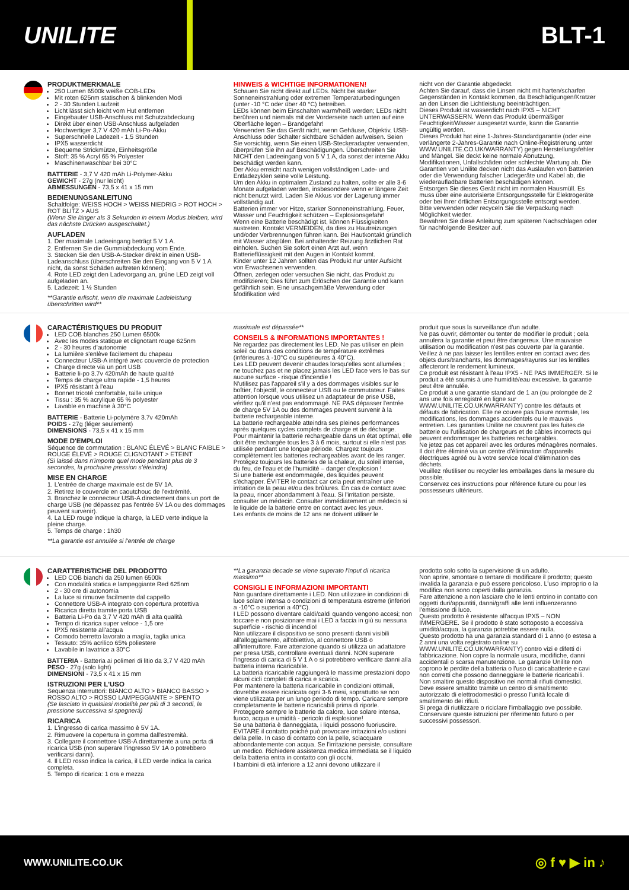UNILITE BLT-1
PRODUKTMERKMALE
250 Lumen 6500k weiße COB-LEDs
Mit roten 625nm statischen & blinkenden Modi
2 - 30 Stunden Laufzeit
Licht lässt sich leicht vom Hut entfernen
Eingebauter USB-Anschluss mit Schutzabdeckung
Direkt über einen USB-Anschluss aufgeladen
Hochwertiger 3,7 V 420 mAh Li-Po-Akku
Superschnelle Ladezeit - 1,5 Stunden
IPX5 wasserdicht
Bequeme Strickmütze, Einheitsgröße
Stoff: 35 % Acryl 65 % Polyester
Maschinenwaschbar bei 30°C
BATTERIE - 3,7 V 420 mAh Li-Polymer-Akku
GEWICHT - 27g (nur leicht)
ABMESSUNGEN - 73,5 x 41 x 15 mm
BEDIENUNGSANLEITUNG
Schaltfolge: WEISS HOCH > WEISS NIEDRIG > ROT HOCH > ROT BLITZ > AUS
(Wenn Sie länger als 3 Sekunden in einem Modus bleiben, wird das nächste Drücken ausgeschaltet.)
AUFLADEN
1. Der maximale Ladeeingang beträgt 5 V 1 A.
2. Entfernen Sie die Gummiabdeckung vom Ende.
3. Stecken Sie den USB-A-Stecker direkt in einen USB-Ladeanschluss (überschreiten Sie den Eingang von 5 V 1 A nicht, da sonst Schäden auftreten können).
4. Rote LED zeigt den Ladevorgang an, grüne LED zeigt voll aufgeladen an.
5. Ladezeit: 1 ½ Stunden
**Garantie erlischt, wenn die maximale Ladeleistung überschritten wird**
HINWEIS & WICHTIGE INFORMATIONEN!
Schauen Sie nicht direkt auf LEDs. Nicht bei starker Sonneneinstrahlung oder extremen Temperaturbedingungen (unter -10 °C oder über 40 °C) betreiben.
LEDs können beim Einschalten warm/heiß werden; LEDs nicht berühren und niemals mit der Vorderseite nach unten auf eine Oberfläche legen – Brandgefahr!
Verwenden Sie das Gerät nicht, wenn Gehäuse, Objektiv, USB-Anschluss oder Schalter sichtbare Schäden aufweisen. Seien Sie vorsichtig, wenn Sie einen USB-Steckeradapter verwenden, überprüfen Sie ihn auf Beschädigungen. Überschreiten Sie NICHT den Ladeeingang von 5 V 1 A, da sonst der interne Akku beschädigt werden kann.
Der Akku erreicht nach wenigen vollständigen Lade- und Entladezyklen seine volle Leistung.
Um den Akku in optimalem Zustand zu halten, sollte er alle 3-6 Monate aufgeladen werden, insbesondere wenn er längere Zeit nicht benutzt wird. Laden Sie Akkus vor der Lagerung immer vollständig auf.
Batterien immer vor Hitze, starker Sonneneinstrahlung, Feuer, Wasser und Feuchtigkeit schützen – Explosionsgefahr!
Wenn eine Batterie beschädigt ist, können Flüssigkeiten austreten. Kontakt VERMEIDEN, da dies zu Hautreizungen und/oder Verbrennungen führen kann. Bei Hautkontakt gründlich mit Wasser abspülen. Bei anhaltender Reizung ärztlichen Rat einholen. Suchen Sie sofort einen Arzt auf, wenn Batterieflüssigkeit mit den Augen in Kontakt kommt.
Kinder unter 12 Jahren sollten das Produkt nur unter Aufsicht von Erwachsenen verwenden.
Öffnen, zerlegen oder versuchen Sie nicht, das Produkt zu modifizieren; Dies führt zum Erlöschen der Garantie und kann gefährlich sein. Eine unsachgemäße Verwendung oder Modifikation wird
nicht von der Garantie abgedeckt.
Achten Sie darauf, dass die Linsen nicht mit harten/scharfen Gegenständen in Kontakt kommen, da Beschädigungen/Kratzer an den Linsen die Lichtleistung beeinträchtigen.
Dieses Produkt ist wasserdicht nach IPX5 – NICHT UNTERWASSERN. Wenn das Produkt übermäßiger Feuchtigkeit/Wasser ausgesetzt wurde, kann die Garantie ungültig werden.
Dieses Produkt hat eine 1-Jahres-Standardgarantie (oder eine verlängerte 2-Jahres-Garantie nach Online-Registrierung unter WWW.UNILITE.CO.UK/WARRANTY) gegen Herstellungsfehler und Mängel. Sie deckt keine normale Abnutzung, Modifikationen, Unfallschäden oder schlechte Wartung ab. Die Garantien von Unilite decken nicht das Auslaufen von Batterien oder die Verwendung falscher Ladegeräte und Kabel ab, die wiederaufladbare Batterien beschädigen können.
Entsorgen Sie dieses Gerät nicht im normalen Hausmüll. Es muss über eine autorisierte Entsorgungsstelle für Elektrogeräte oder bei Ihrer örtlichen Entsorgungsstelle entsorgt werden.
Bitte verwenden oder recyceln Sie die Verpackung nach Möglichkeit wieder.
Bewahren Sie diese Anleitung zum späteren Nachschlagen oder für nachfolgende Besitzer auf.
CARACTÉRISTIQUES DU PRODUIT
LED COB blanches 250 Lumen 6500k
Avec les modes statique et clignotant rouge 625nm
2 - 30 heures d'autonomie
La lumière s'enlève facilement du chapeau
Connecteur USB-A intégré avec couvercle de protection
Charge directe via un port USB
Batterie li-po 3.7v 420mAh de haute qualité
Temps de charge ultra rapide - 1,5 heures
IPX5 résistant à l'eau
Bonnet tricoté confortable, taille unique
Tissu : 35 % acrylique 65 % polyester
Lavable en machine à 30°C
BATTERIE - Batterie Li-polymère 3.7v 420mAh
POIDS - 27g (léger seulement)
DIMENSIONS - 73,5 x 41 x 15 mm
MODE D'EMPLOI
Séquence de commutation : BLANC ÉLEVÉ > BLANC FAIBLE > ROUGE ÉLEVÉ > ROUGE CLIGNOTANT > ETEINT
(Si laissé dans n'importe quel mode pendant plus de 3 secondes, la prochaine pression s'éteindra)
MISE EN CHARGE
1. L'entrée de charge maximale est de 5V 1A.
2. Retirez le couvercle en caoutchouc de l'extrémité.
3. Branchez le connecteur USB-A directement dans un port de charge USB (ne dépassez pas l'entrée 5V 1A ou des dommages peuvent survenir).
4. La LED rouge indique la charge, la LED verte indique la pleine charge.
5. Temps de charge : 1h30
**La garantie est annulée si l'entrée de charge
maximale est dépassée**
CONSEILS & INFORMATIONS IMPORTANTES !
Ne regardez pas directement les LED. Ne pas utiliser en plein soleil ou dans des conditions de température extrêmes (inférieures à -10°C ou supérieures à 40°C).
Les LED peuvent devenir chaudes lorsqu'elles sont allumées ; ne touchez pas et ne placez jamais les LED face vers le bas sur aucune surface - risque d'incendie !
N'utilisez pas l'appareil s'il y a des dommages visibles sur le boîtier, l'objectif, le connecteur USB ou le commutateur. Faites attention lorsque vous utilisez un adaptateur de prise USB, vérifiez qu'il n'est pas endommagé. NE PAS dépasser l'entrée de charge 5V 1A ou des dommages peuvent survenir à la batterie rechargeable interne.
La batterie rechargeable atteindra ses pleines performances après quelques cycles complets de charge et de décharge.
Pour maintenir la batterie rechargeable dans un état optimal, elle doit être rechargée tous les 3 à 6 mois, surtout si elle n'est pas utilisée pendant une longue période. Chargez toujours complètement les batteries rechargeables avant de les ranger.
Protégez toujours les batteries de la chaleur, du soleil intense, du feu, de l'eau et de l'humidité – danger d'explosion !
Si une batterie est endommagée, des liquides peuvent s'échapper. ÉVITER le contact car cela peut entraîner une irritation de la peau et/ou des brûlures. En cas de contact avec la peau, rincer abondamment à l'eau. Si l'irritation persiste, consulter un médecin. Consulter immédiatement un médecin si le liquide de la batterie entre en contact avec les yeux.
Les enfants de moins de 12 ans ne doivent utiliser le
produit que sous la surveillance d'un adulte.
Ne pas ouvrir, démonter ou tenter de modifier le produit ; cela annulera la garantie et peut être dangereux. Une mauvaise utilisation ou modification n'est pas couverte par la garantie.
Veillez à ne pas laisser les lentilles entrer en contact avec des objets durs/tranchants, les dommages/rayures sur les lentilles affecteront le rendement lumineux.
Ce produit est résistant à l'eau IPX5 - NE PAS IMMERGER. Si le produit a été soumis à une humidité/eau excessive, la garantie peut être annulée.
Ce produit a une garantie standard de 1 an (ou prolongée de 2 ans une fois enregistré en ligne sur WWW.UNILITE.CO.UK/WARRANTY) contre les défauts et défauts de fabrication. Elle ne couvre pas l'usure normale, les modifications, les dommages accidentels ou le mauvais entretien. Les garanties Unilite ne couvrent pas les fuites de batterie ou l'utilisation de chargeurs et de câbles incorrects qui peuvent endommager les batteries rechargeables.
Ne jetez pas cet appareil avec les ordures ménagères normales. Il doit être éliminé via un centre d'élimination d'appareils électriques agréé ou à votre service local d'élimination des déchets.
Veuillez réutiliser ou recycler les emballages dans la mesure du possible.
Conservez ces instructions pour référence future ou pour les possesseurs ultérieurs.
CARATTERISTICHE DEL PRODOTTO
LED COB bianchi da 250 lumen 6500k
Con modalità statica e lampeggiante Red 625nm
2 - 30 ore di autonomia
La luce si rimuove facilmente dal cappello
Connettore USB-A integrato con copertura protettiva
Ricarica diretta tramite porta USB
Batteria Li-Po da 3,7 V 420 mAh di alta qualità
Tempo di ricarica super veloce - 1,5 ore
IPX5 resistente all'acqua
Comodo berretto lavorato a maglia, taglia unica
Tessuto: 35% acrilico 65% poliestere
Lavabile in lavatrice a 30°C
BATTERIA - Batteria ai polimeri di litio da 3,7 V 420 mAh
PESO - 27g (solo light)
DIMENSIONI - 73,5 x 41 x 15 mm
ISTRUZIONI PER L'USO
Sequenza interruttori: BIANCO ALTO > BIANCO BASSO > ROSSO ALTO > ROSSO LAMPEGGIANTE > SPENTO
(Se lasciato in qualsiasi modalità per più di 3 secondi, la pressione successiva si spegnerà)
RICARICA
1. L'ingresso di carica massimo è 5V 1A.
2. Rimuovere la copertura in gomma dall'estremità.
3. Collegare il connettore USB-A direttamente a una porta di ricarica USB (non superare l'ingresso 5V 1A o potrebbero verificarsi danni).
4. Il LED rosso indica la carica, il LED verde indica la carica completa.
5. Tempo di ricarica: 1 ora e mezza
**La garanzia decade se viene superato l'input di ricarica massimo**
CONSIGLI E INFORMAZIONI IMPORTANTI
Non guardare direttamente i LED. Non utilizzare in condizioni di luce solare intensa o condizioni di temperatura estreme (inferiori a -10°C o superiori a 40°C).
I LED possono diventare caldi/caldi quando vengono accesi; non toccare e non posizionare mai i LED a faccia in giù su nessuna superficie - rischio di incendio!
Non utilizzare il dispositivo se sono presenti danni visibili all'alloggiamento, all'obiettivo, al connettore USB o all'interruttore. Fare attenzione quando si utilizza un adattatore per presa USB, controllare eventuali danni. NON superare l'ingresso di carica di 5 V 1 A o si potrebbero verificare danni alla batteria interna ricaricabile.
La batteria ricaricabile raggiungerà le massime prestazioni dopo alcuni cicli completi di carica e scarica.
Per mantenere la batteria ricaricabile in condizioni ottimali, dovrebbe essere ricaricata ogni 3-6 mesi, soprattutto se non viene utilizzata per un lungo periodo di tempo. Caricare sempre completamente le batterie ricaricabili prima di riporle.
Proteggere sempre le batterie da calore, luce solare intensa, fuoco, acqua e umidità - pericolo di esplosione!
Se una batteria è danneggiata, i liquidi possono fuoriuscire. EVITARE il contatto poiché può provocare irritazioni e/o ustioni della pelle. In caso di contatto con la pelle, sciacquare abbondantemente con acqua. Se l'irritazione persiste, consultare un medico. Richiedere assistenza medica immediata se il liquido della batteria entra in contatto con gli occhi.
I bambini di età inferiore a 12 anni devono utilizzare il
prodotto solo sotto la supervisione di un adulto.
Non aprire, smontare o tentare di modificare il prodotto; questo invalida la garanzia e può essere pericoloso. L'uso improprio o la modifica non sono coperti dalla garanzia.
Fare attenzione a non lasciare che le lenti entrino in contatto con oggetti duri/appuntiti, danni/graffi alle lenti influenzeranno l'emissione di luce.
Questo prodotto è resistente all'acqua IPX5 – NON IMMERGERE. Se il prodotto è stato sottoposto a eccessiva umidità/acqua, la garanzia potrebbe essere nulla.
Questo prodotto ha una garanzia standard di 1 anno (o estesa a 2 anni una volta registrato online su WWW.UNILITE.CO.UK/WARRANTY) contro vizi e difetti di fabbricazione. Non copre la normale usura, modifiche, danni accidentali o scarsa manutenzione. Le garanzie Unilite non coprono le perdite della batteria o l'uso di caricabatterie e cavi non corretti che possono danneggiare le batterie ricaricabili.
Non smaltire questo dispositivo nei normali rifiuti domestici. Deve essere smaltito tramite un centro di smaltimento autorizzato di elettrodomestici o presso l'unità locale di smaltimento dei rifiuti.
Si prega di riutilizzare o riciclare l'imballaggio ove possibile.
Conservare queste istruzioni per riferimento futuro o per successivi possessori.
WWW.UNILITE.CO.UK ◎ f ♥ ▶ in ♪